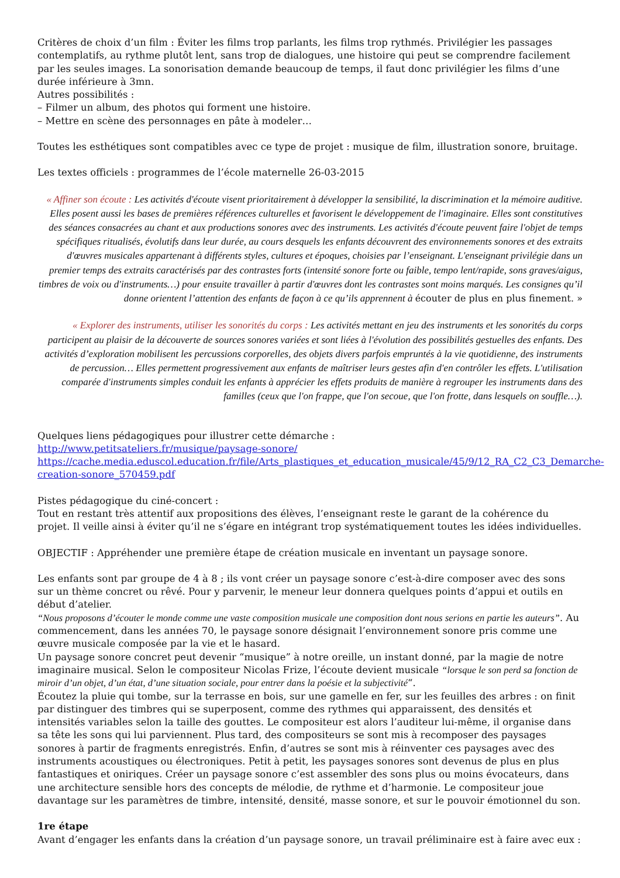Critères de choix d’un film : Éviter les films trop parlants, les films trop rythmés. Privilégier les passages contemplatifs, au rythme plutôt lent, sans trop de dialogues, une histoire qui peut se comprendre facilement par les seules images. La sonorisation demande beaucoup de temps, il faut donc privilégier les films d’une durée inférieure à 3mn.
Autres possibilités :
– Filmer un album, des photos qui forment une histoire.
– Mettre en scène des personnages en pâte à modeler…
Toutes les esthétiques sont compatibles avec ce type de projet : musique de film, illustration sonore, bruitage.
Les textes officiels : programmes de l’école maternelle 26-03-2015
« Affiner son écoute : Les activités d'écoute visent prioritairement à développer la sensibilité, la discrimination et la mémoire auditive. Elles posent aussi les bases de premières références culturelles et favorisent le développement de l'imaginaire. Elles sont constitutives des séances consacrées au chant et aux productions sonores avec des instruments. Les activités d'écoute peuvent faire l'objet de temps spécifiques ritualisés, évolutifs dans leur durée, au cours desquels les enfants découvrent des environnements sonores et des extraits d'œuvres musicales appartenant à différents styles, cultures et époques, choisies par l’enseignant. L'enseignant privilégie dans un premier temps des extraits caractérisés par des contrastes forts (intensité sonore forte ou faible, tempo lent/rapide, sons graves/aigus, timbres de voix ou d'instruments…) pour ensuite travailler à partir d'œuvres dont les contrastes sont moins marqués. Les consignes qu’il donne orientent l’attention des enfants de façon à ce qu’ils apprennent à écouter de plus en plus finement. »
« Explorer des instruments, utiliser les sonorités du corps : Les activités mettant en jeu des instruments et les sonorités du corps participent au plaisir de la découverte de sources sonores variées et sont liées à l'évolution des possibilités gestuelles des enfants. Des activités d’exploration mobilisent les percussions corporelles, des objets divers parfois empruntés à la vie quotidienne, des instruments de percussion… Elles permettent progressivement aux enfants de maîtriser leurs gestes afin d'en contrôler les effets. L'utilisation comparée d'instruments simples conduit les enfants à apprécier les effets produits de manière à regrouper les instruments dans des familles (ceux que l'on frappe, que l'on secoue, que l'on frotte, dans lesquels on souffle…).
Quelques liens pédagogiques pour illustrer cette démarche :
http://www.petitsateliers.fr/musique/paysage-sonore/
https://cache.media.eduscol.education.fr/file/Arts_plastiques_et_education_musicale/45/9/12_RA_C2_C3_Demarche-creation-sonore_570459.pdf
Pistes pédagogique du ciné-concert :
Tout en restant très attentif aux propositions des élèves, l’enseignant reste le garant de la cohérence du projet. Il veille ainsi à éviter qu’il ne s’égare en intégrant trop systématiquement toutes les idées individuelles.
OBJECTIF : Appréhender une première étape de création musicale en inventant un paysage sonore.
Les enfants sont par groupe de 4 à 8 ; ils vont créer un paysage sonore c’est-à-dire composer avec des sons sur un thème concret ou rêvé. Pour y parvenir, le meneur leur donnera quelques points d’appui et outils en début d’atelier.
“Nous proposons d’écouter le monde comme une vaste composition musicale une composition dont nous serions en partie les auteurs”. Au commencement, dans les années 70, le paysage sonore désignait l’environnement sonore pris comme une œuvre musicale composée par la vie et le hasard.
Un paysage sonore concret peut devenir “musique” à notre oreille, un instant donné, par la magie de notre imaginaire musical. Selon le compositeur Nicolas Frize, l’écoute devient musicale “lorsque le son perd sa fonction de miroir d’un objet, d’un état, d’une situation sociale, pour entrer dans la poésie et la subjectivité“.
Écoutez la pluie qui tombe, sur la terrasse en bois, sur une gamelle en fer, sur les feuilles des arbres : on finit par distinguer des timbres qui se superposent, comme des rythmes qui apparaissent, des densités et intensités variables selon la taille des gouttes. Le compositeur est alors l’auditeur lui-même, il organise dans sa tête les sons qui lui parviennent. Plus tard, des compositeurs se sont mis à recomposer des paysages sonores à partir de fragments enregistrés. Enfin, d’autres se sont mis à réinventer ces paysages avec des instruments acoustiques ou électroniques. Petit à petit, les paysages sonores sont devenus de plus en plus fantastiques et oniriques. Créer un paysage sonore c’est assembler des sons plus ou moins évocateurs, dans une architecture sensible hors des concepts de mélodie, de rythme et d’harmonie. Le compositeur joue davantage sur les paramètres de timbre, intensité, densité, masse sonore, et sur le pouvoir émotionnel du son.
1re étape
Avant d’engager les enfants dans la création d’un paysage sonore, un travail préliminaire est à faire avec eux :